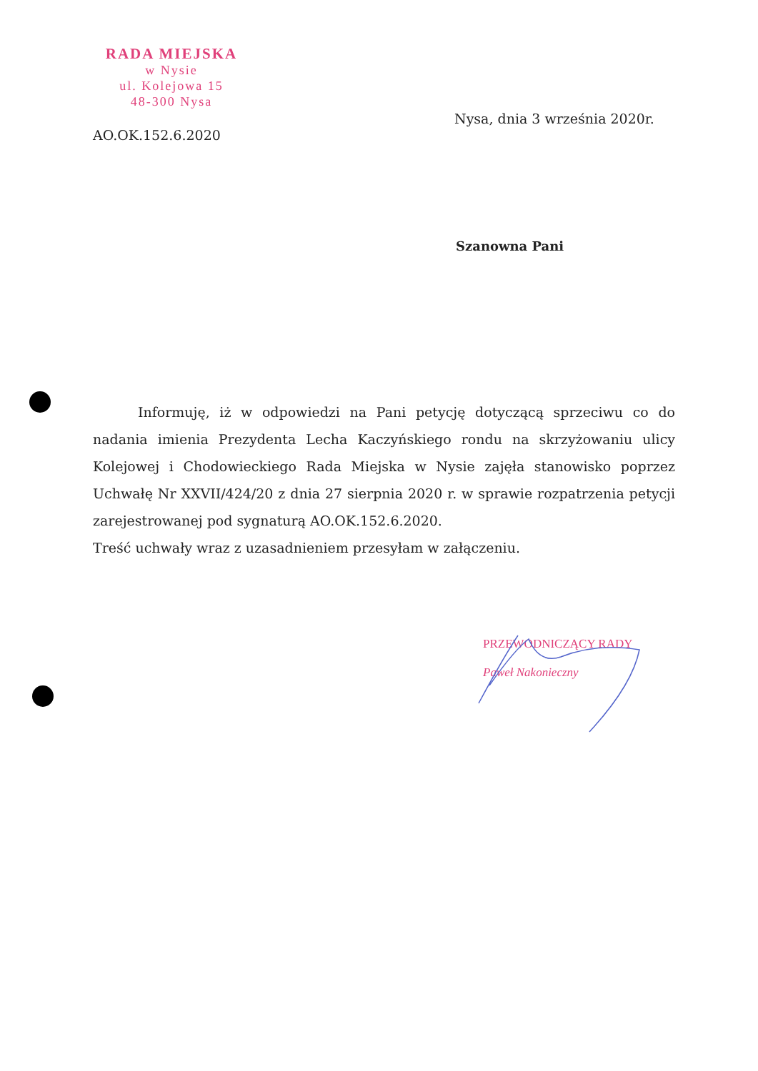RADA MIEJSKA
w Nysie
ul. Kolejowa 15
48-300 Nysa
Nysa, dnia 3 września 2020r.
AO.OK.152.6.2020
Szanowna Pani
Informuję, iż w odpowiedzi na Pani petycję dotyczącą sprzeciwu co do nadania imienia Prezydenta Lecha Kaczyńskiego rondu na skrzyżowaniu ulicy Kolejowej i Chodowieckiego Rada Miejska w Nysie zajęła stanowisko poprzez Uchwałę Nr XXVII/424/20 z dnia 27 sierpnia 2020 r. w sprawie rozpatrzenia petycji zarejestrowanej pod sygnaturą AO.OK.152.6.2020.
Treść uchwały wraz z uzasadnieniem przesyłam w załączeniu.
PRZEWODNICZĄCY RADY
Paweł Nakonieczny